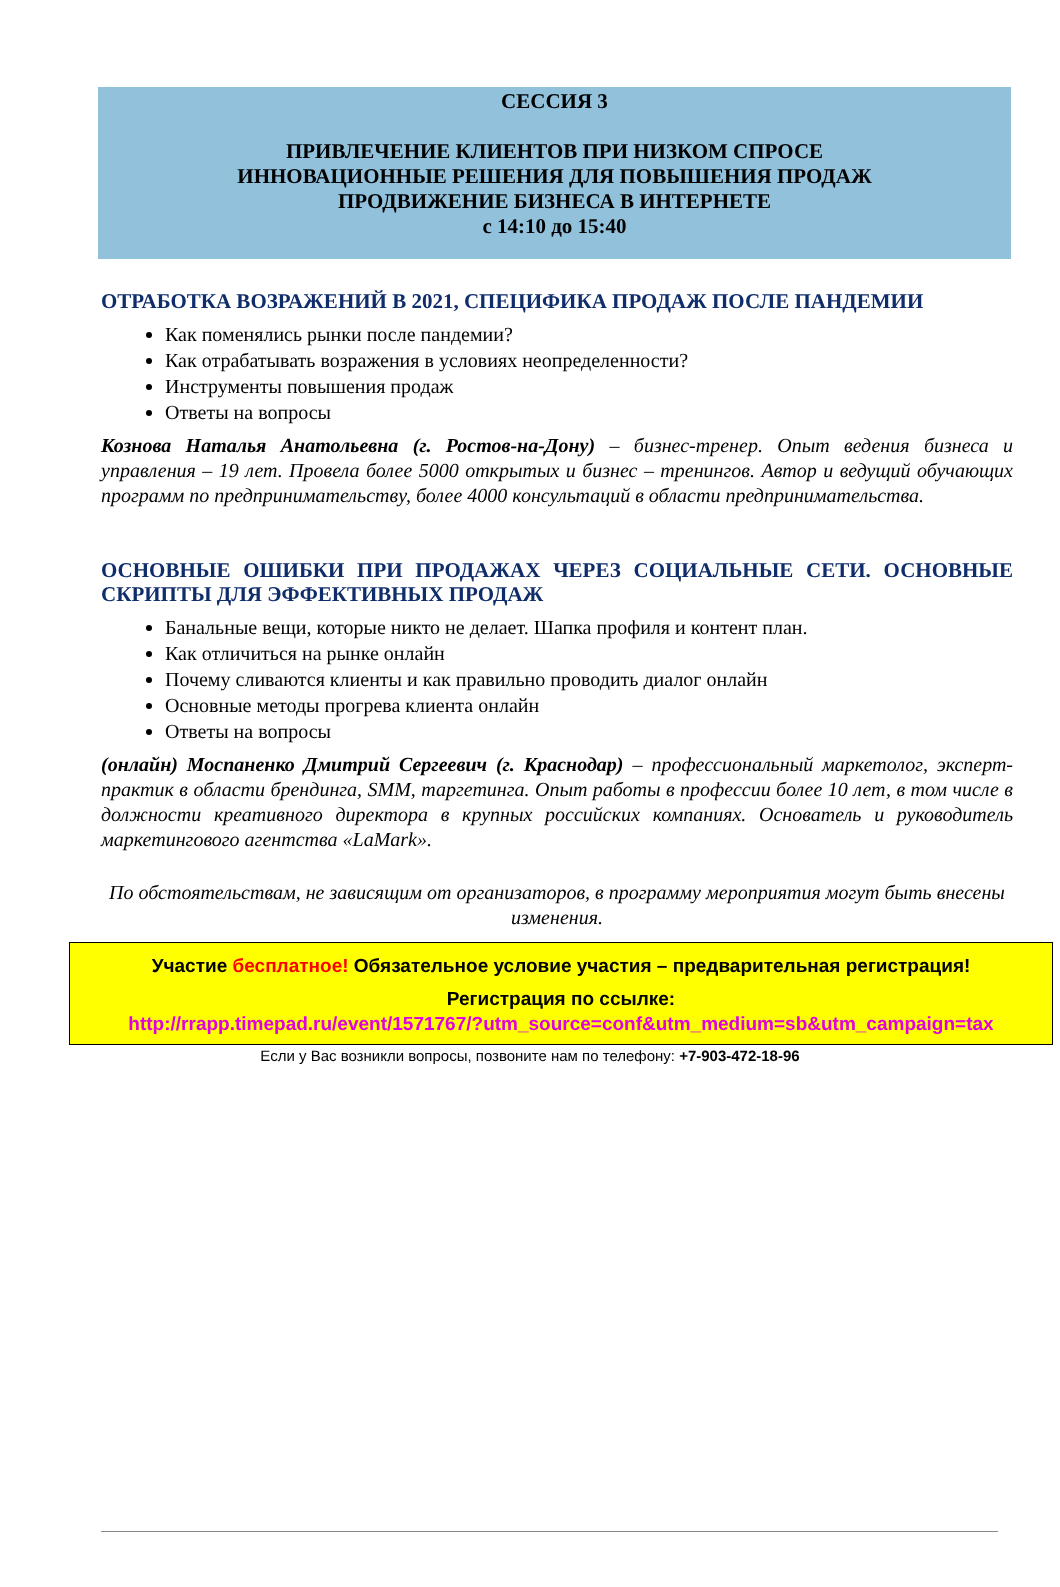СЕССИЯ 3
ПРИВЛЕЧЕНИЕ КЛИЕНТОВ ПРИ НИЗКОМ СПРОСЕ
ИННОВАЦИОННЫЕ РЕШЕНИЯ ДЛЯ ПОВЫШЕНИЯ ПРОДАЖ
ПРОДВИЖЕНИЕ БИЗНЕСА В ИНТЕРНЕТЕ
с 14:10 до 15:40
ОТРАБОТКА ВОЗРАЖЕНИЙ В 2021, СПЕЦИФИКА ПРОДАЖ ПОСЛЕ ПАНДЕМИИ
Как поменялись рынки после пандемии?
Как отрабатывать возражения в условиях неопределенности?
Инструменты повышения продаж
Ответы на вопросы
Кознова Наталья Анатольевна (г. Ростов-на-Дону) – бизнес-тренер. Опыт ведения бизнеса и управления – 19 лет. Провела более 5000 открытых и бизнес – тренингов. Автор и ведущий обучающих программ по предпринимательству, более 4000 консультаций в области предпринимательства.
ОСНОВНЫЕ ОШИБКИ ПРИ ПРОДАЖАХ ЧЕРЕЗ СОЦИАЛЬНЫЕ СЕТИ. ОСНОВНЫЕ СКРИПТЫ ДЛЯ ЭФФЕКТИВНЫХ ПРОДАЖ
Банальные вещи, которые никто не делает. Шапка профиля и контент план.
Как отличиться на рынке онлайн
Почему сливаются клиенты и как правильно проводить диалог онлайн
Основные методы прогрева клиента онлайн
Ответы на вопросы
(онлайн) Моспаненко Дмитрий Сергеевич (г. Краснодар) – профессиональный маркетолог, эксперт-практик в области брендинга, SMM, таргетинга. Опыт работы в профессии более 10 лет, в том числе в должности креативного директора в крупных российских компаниях. Основатель и руководитель маркетингового агентства «LaMark».
По обстоятельствам, не зависящим от организаторов, в программу мероприятия могут быть внесены изменения.
Участие бесплатное! Обязательное условие участия – предварительная регистрация!
Регистрация по ссылке:
http://rrapp.timepad.ru/event/1571767/?utm_source=conf&utm_medium=sb&utm_campaign=tax
Если у Вас возникли вопросы, позвоните нам по телефону: +7-903-472-18-96